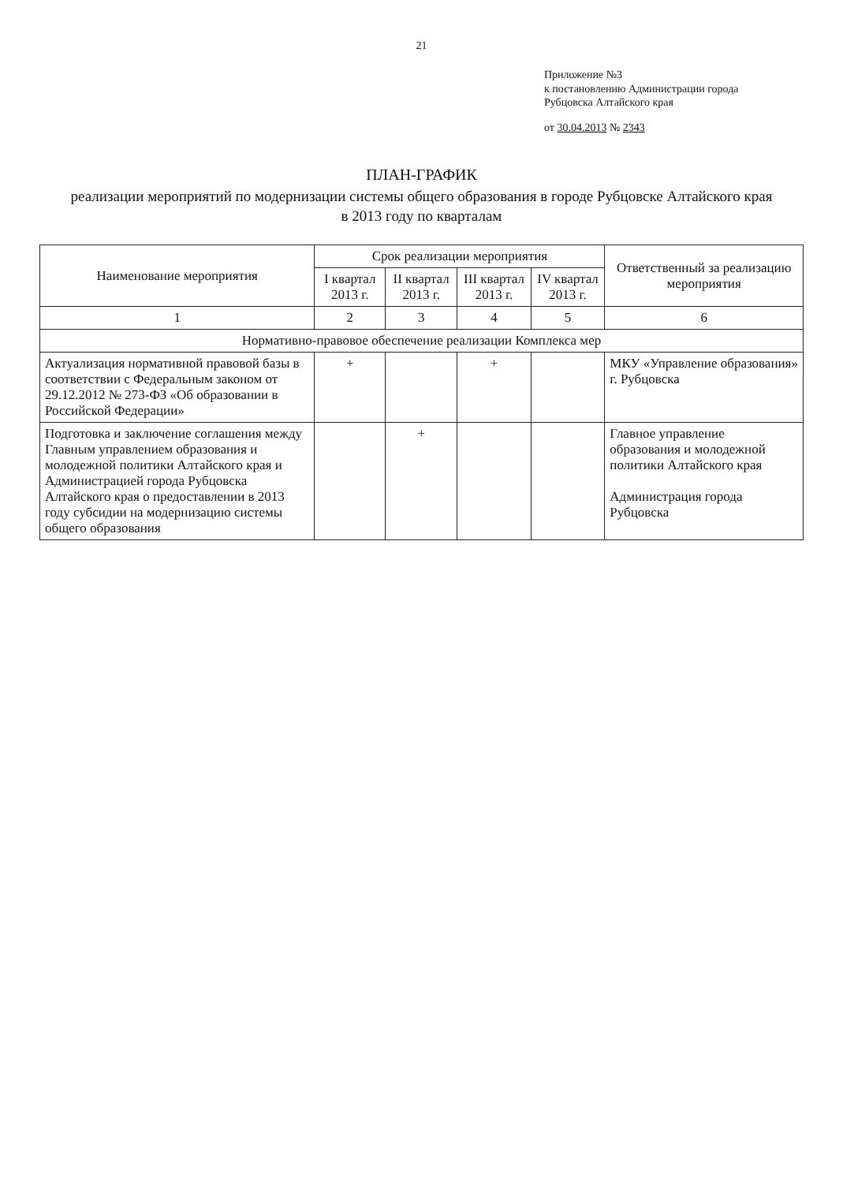21
Приложение №3
к постановлению Администрации города
Рубцовска Алтайского края
от 30.04.2013 № 2343
ПЛАН-ГРАФИК
реализации мероприятий по модернизации системы общего образования в городе Рубцовске Алтайского края
в 2013 году по кварталам
| Наименование мероприятия | Срок реализации мероприятия | | | | Ответственный за реализацию мероприятия |
| --- | --- | --- | --- | --- | --- |
| | I квартал 2013 г. | II квартал 2013 г. | III квартал 2013 г. | IV квартал 2013 г. | |
| 1 | 2 | 3 | 4 | 5 | 6 |
| Нормативно-правовое обеспечение реализации Комплекса мер | | | | | |
| Актуализация нормативной правовой базы в соответствии с Федеральным законом от 29.12.2012 № 273-ФЗ «Об образовании в Российской Федерации» | + | | + | | МКУ «Управление образования» г. Рубцовска |
| Подготовка и заключение соглашения между Главным управлением образования и молодежной политики Алтайского края и Администрацией города Рубцовска Алтайского края о предоставлении в 2013 году субсидии на модернизацию системы общего образования | | + | | | Главное управление образования и молодежной политики Алтайского края Администрация города Рубцовска |